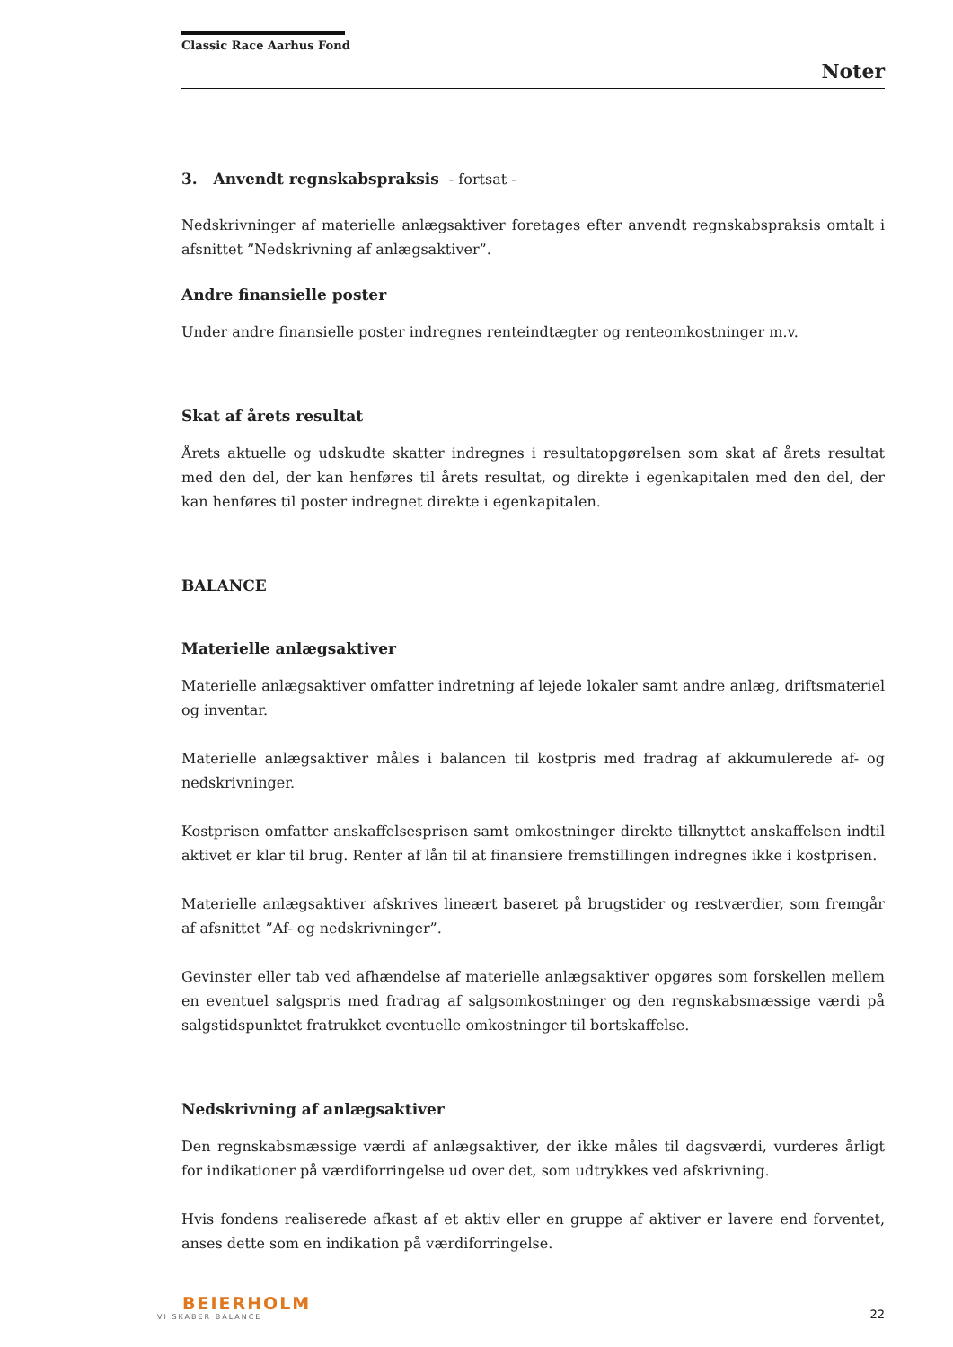Classic Race Aarhus Fond
Noter
3. Anvendt regnskabspraksis - fortsat -
Nedskrivninger af materielle anlægsaktiver foretages efter anvendt regnskabspraksis omtalt i afsnittet ”Nedskrivning af anlægsaktiver”.
Andre finansielle poster
Under andre finansielle poster indregnes renteindtægter og renteomkostninger m.v.
Skat af årets resultat
Årets aktuelle og udskudte skatter indregnes i resultatopgørelsen som skat af årets resultat med den del, der kan henføres til årets resultat, og direkte i egenkapitalen med den del, der kan henføres til poster indregnet direkte i egenkapitalen.
BALANCE
Materielle anlægsaktiver
Materielle anlægsaktiver omfatter indretning af lejede lokaler samt andre anlæg, driftsmateriel og inventar.
Materielle anlægsaktiver måles i balancen til kostpris med fradrag af akkumulerede af- og nedskrivninger.
Kostprisen omfatter anskaffelsesprisen samt omkostninger direkte tilknyttet anskaffelsen indtil aktivet er klar til brug. Renter af lån til at finansiere fremstillingen indregnes ikke i kostprisen.
Materielle anlægsaktiver afskrives lineært baseret på brugstider og restværdier, som fremgår af afsnittet ”Af- og nedskrivninger”.
Gevinster eller tab ved afhændelse af materielle anlægsaktiver opgøres som forskellen mellem en eventuel salgspris med fradrag af salgsomkostninger og den regnskabsmæssige værdi på salgstidspunktet fratrukket eventuelle omkostninger til bortskaffelse.
Nedskrivning af anlægsaktiver
Den regnskabsmæssige værdi af anlægsaktiver, der ikke måles til dagsværdi, vurderes årligt for indikationer på værdiforringelse ud over det, som udtrykkes ved afskrivning.
Hvis fondens realiserede afkast af et aktiv eller en gruppe af aktiver er lavere end forventet, anses dette som en indikation på værdiforringelse.
BEIERHOLM
VI SKABER BALANCE
22